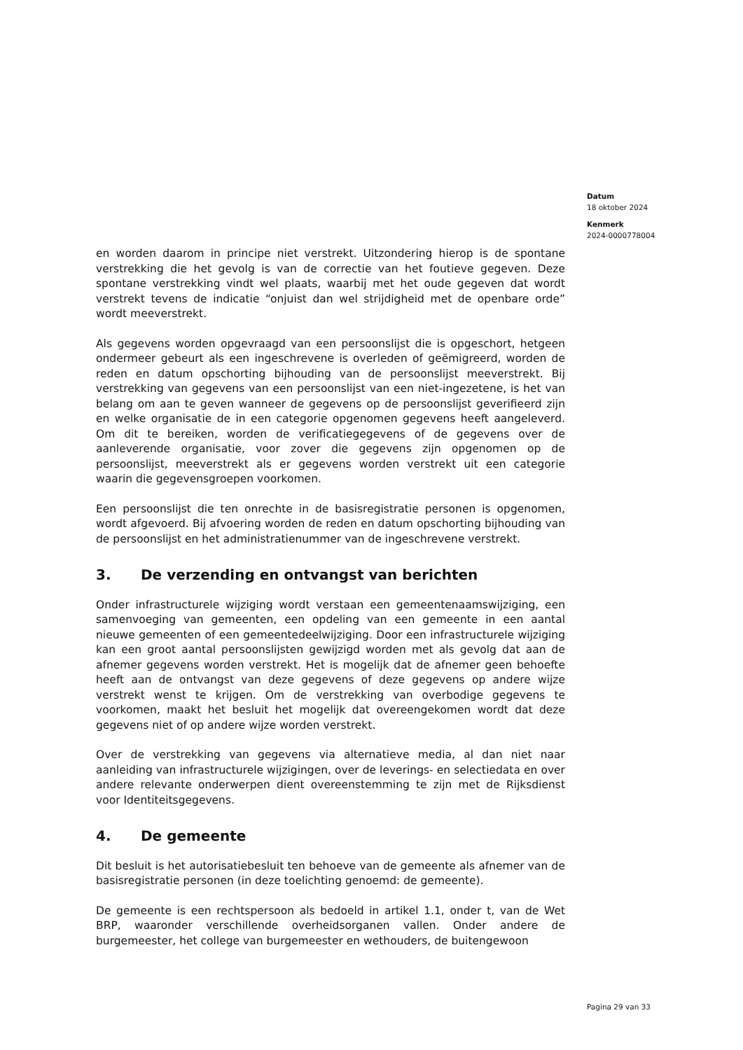Datum
18 oktober 2024
Kenmerk
2024-0000778004
en worden daarom in principe niet verstrekt. Uitzondering hierop is de spontane verstrekking die het gevolg is van de correctie van het foutieve gegeven. Deze spontane verstrekking vindt wel plaats, waarbij met het oude gegeven dat wordt verstrekt tevens de indicatie “onjuist dan wel strijdigheid met de openbare orde” wordt meeverstrekt.
Als gegevens worden opgevraagd van een persoonslijst die is opgeschort, hetgeen ondermeer gebeurt als een ingeschrevene is overleden of geëmigreerd, worden de reden en datum opschorting bijhouding van de persoonslijst meeverstrekt. Bij verstrekking van gegevens van een persoonslijst van een niet-ingezetene, is het van belang om aan te geven wanneer de gegevens op de persoonslijst geverifieerd zijn en welke organisatie de in een categorie opgenomen gegevens heeft aangeleverd. Om dit te bereiken, worden de verificatiegegevens of de gegevens over de aanleverende organisatie, voor zover die gegevens zijn opgenomen op de persoonslijst, meeverstrekt als er gegevens worden verstrekt uit een categorie waarin die gegevensgroepen voorkomen.
Een persoonslijst die ten onrechte in de basisregistratie personen is opgenomen, wordt afgevoerd. Bij afvoering worden de reden en datum opschorting bijhouding van de persoonslijst en het administratienummer van de ingeschrevene verstrekt.
3. De verzending en ontvangst van berichten
Onder infrastructurele wijziging wordt verstaan een gemeentenaamswijziging, een samenvoeging van gemeenten, een opdeling van een gemeente in een aantal nieuwe gemeenten of een gemeentedeelwijziging. Door een infrastructurele wijziging kan een groot aantal persoonslijsten gewijzigd worden met als gevolg dat aan de afnemer gegevens worden verstrekt. Het is mogelijk dat de afnemer geen behoefte heeft aan de ontvangst van deze gegevens of deze gegevens op andere wijze verstrekt wenst te krijgen. Om de verstrekking van overbodige gegevens te voorkomen, maakt het besluit het mogelijk dat overeengekomen wordt dat deze gegevens niet of op andere wijze worden verstrekt.
Over de verstrekking van gegevens via alternatieve media, al dan niet naar aanleiding van infrastructurele wijzigingen, over de leverings- en selectiedata en over andere relevante onderwerpen dient overeenstemming te zijn met de Rijksdienst voor Identiteitsgegevens.
4. De gemeente
Dit besluit is het autorisatiebesluit ten behoeve van de gemeente als afnemer van de basisregistratie personen (in deze toelichting genoemd: de gemeente).
De gemeente is een rechtspersoon als bedoeld in artikel 1.1, onder t, van de Wet BRP, waaronder verschillende overheidsorganen vallen. Onder andere de burgemeester, het college van burgemeester en wethouders, de buitengewoon
Pagina 29 van 33